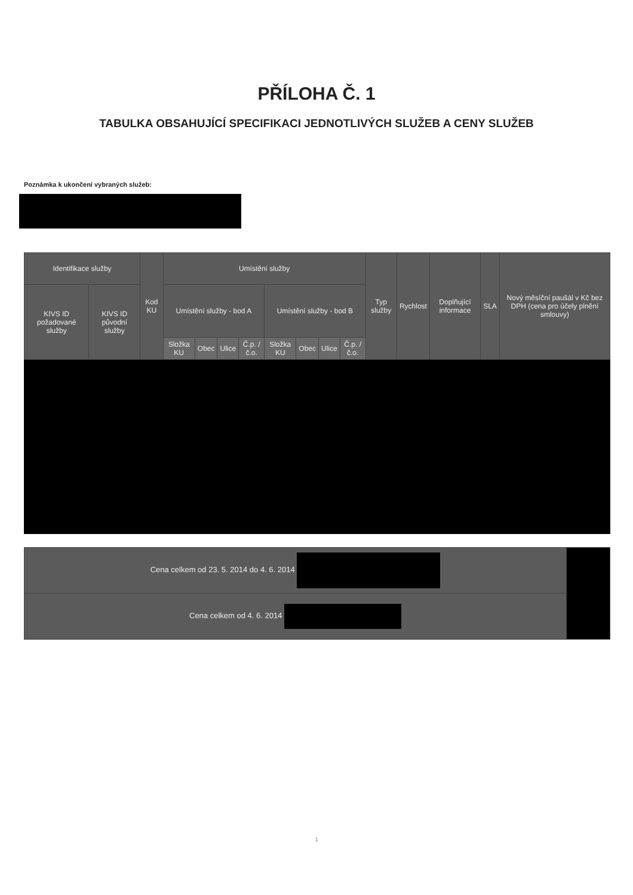PŘÍLOHA Č. 1
TABULKA OBSAHUJÍCÍ SPECIFIKACI JEDNOTLIVÝCH SLUŽEB A CENY SLUŽEB
Poznámka k ukončení vybraných služeb:
| Identifikace služby | | Kod KU | Umístění služby | | | | | | | | Typ služby | Rychlost | Doplňující informace | SLA | Nový měsíční paušál v Kč bez DPH (cena pro účely plnění smlouvy) |
| --- | --- | --- | --- | --- | --- | --- | --- | --- | --- | --- | --- | --- | --- | --- | --- |
| KIVS ID požadované služby | KIVS ID původní služby | | Umístění služby - bod A | | | | Umístění služby - bod B | | | | | | | | |
| | | | Složka KU | Obec | Ulice | Č.p. / č.o. | Složka KU | Obec | Ulice | Č.p. / č.o. | | | | | |
| Cena celkem od 23. 5. 2014 do 4. 6. 2014 | |
| Cena celkem od 4. 6. 2014 | |
1